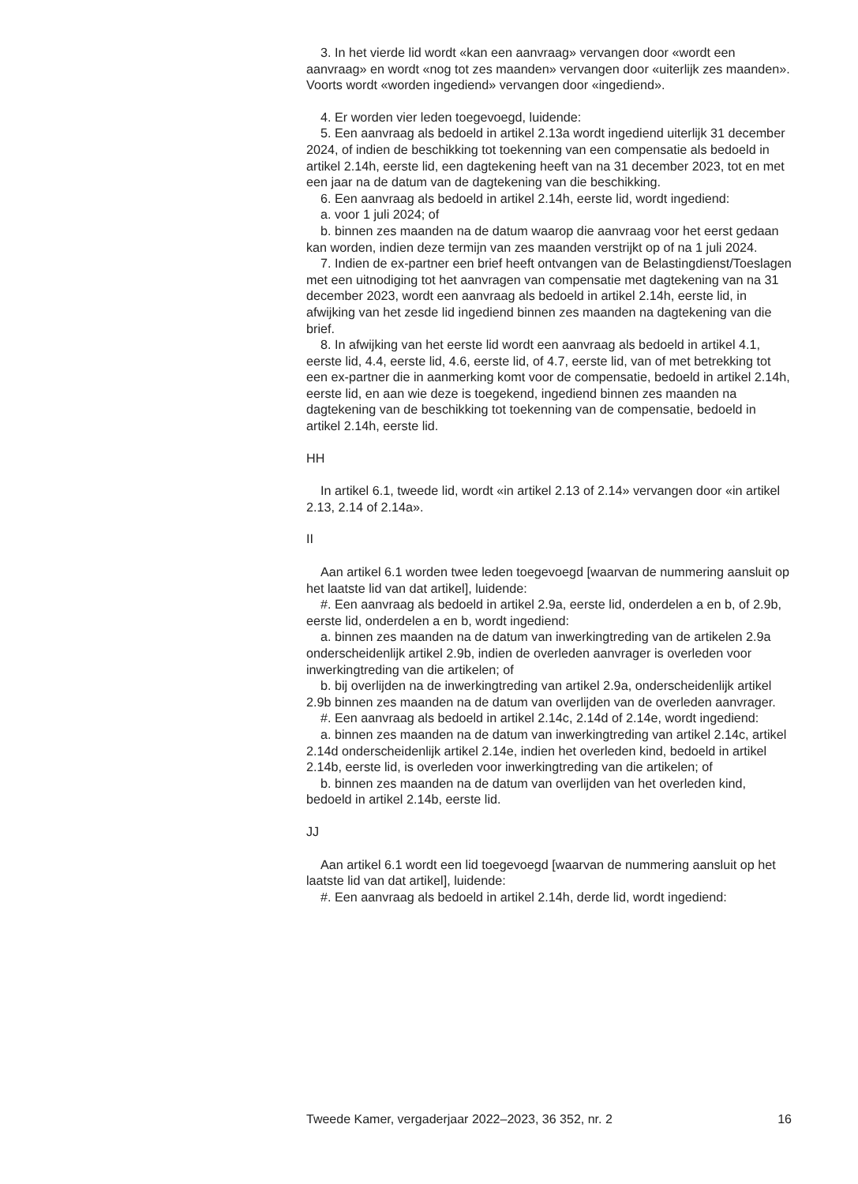3. In het vierde lid wordt «kan een aanvraag» vervangen door «wordt een aanvraag» en wordt «nog tot zes maanden» vervangen door «uiterlijk zes maanden». Voorts wordt «worden ingediend» vervangen door «ingediend».
4. Er worden vier leden toegevoegd, luidende:
5. Een aanvraag als bedoeld in artikel 2.13a wordt ingediend uiterlijk 31 december 2024, of indien de beschikking tot toekenning van een compensatie als bedoeld in artikel 2.14h, eerste lid, een dagtekening heeft van na 31 december 2023, tot en met een jaar na de datum van de dagtekening van die beschikking.
6. Een aanvraag als bedoeld in artikel 2.14h, eerste lid, wordt ingediend:
a. voor 1 juli 2024; of
b. binnen zes maanden na de datum waarop die aanvraag voor het eerst gedaan kan worden, indien deze termijn van zes maanden verstrijkt op of na 1 juli 2024.
7. Indien de ex-partner een brief heeft ontvangen van de Belastingdienst/Toeslagen met een uitnodiging tot het aanvragen van compensatie met dagtekening van na 31 december 2023, wordt een aanvraag als bedoeld in artikel 2.14h, eerste lid, in afwijking van het zesde lid ingediend binnen zes maanden na dagtekening van die brief.
8. In afwijking van het eerste lid wordt een aanvraag als bedoeld in artikel 4.1, eerste lid, 4.4, eerste lid, 4.6, eerste lid, of 4.7, eerste lid, van of met betrekking tot een ex-partner die in aanmerking komt voor de compensatie, bedoeld in artikel 2.14h, eerste lid, en aan wie deze is toegekend, ingediend binnen zes maanden na dagtekening van de beschikking tot toekenning van de compensatie, bedoeld in artikel 2.14h, eerste lid.
HH
In artikel 6.1, tweede lid, wordt «in artikel 2.13 of 2.14» vervangen door «in artikel 2.13, 2.14 of 2.14a».
II
Aan artikel 6.1 worden twee leden toegevoegd [waarvan de nummering aansluit op het laatste lid van dat artikel], luidende:
#. Een aanvraag als bedoeld in artikel 2.9a, eerste lid, onderdelen a en b, of 2.9b, eerste lid, onderdelen a en b, wordt ingediend:
a. binnen zes maanden na de datum van inwerkingtreding van de artikelen 2.9a onderscheidenlijk artikel 2.9b, indien de overleden aanvrager is overleden voor inwerkingtreding van die artikelen; of
b. bij overlijden na de inwerkingtreding van artikel 2.9a, onderscheidenlijk artikel 2.9b binnen zes maanden na de datum van overlijden van de overleden aanvrager.
#. Een aanvraag als bedoeld in artikel 2.14c, 2.14d of 2.14e, wordt ingediend:
a. binnen zes maanden na de datum van inwerkingtreding van artikel 2.14c, artikel 2.14d onderscheidenlijk artikel 2.14e, indien het overleden kind, bedoeld in artikel 2.14b, eerste lid, is overleden voor inwerkingtreding van die artikelen; of
b. binnen zes maanden na de datum van overlijden van het overleden kind, bedoeld in artikel 2.14b, eerste lid.
JJ
Aan artikel 6.1 wordt een lid toegevoegd [waarvan de nummering aansluit op het laatste lid van dat artikel], luidende:
#. Een aanvraag als bedoeld in artikel 2.14h, derde lid, wordt ingediend:
Tweede Kamer, vergaderjaar 2022–2023, 36 352, nr. 2 16